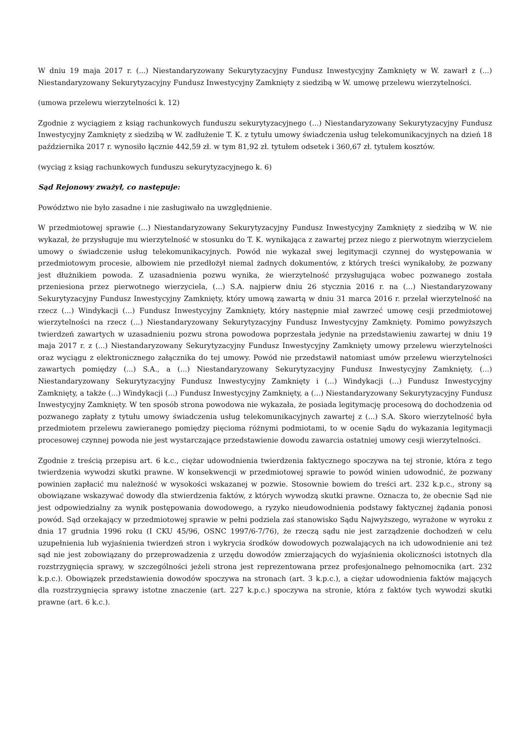W dniu 19 maja 2017 r. (...) Niestandaryzowany Sekurytyzacyjny Fundusz Inwestycyjny Zamknięty w W. zawarł z (...) Niestandaryzowany Sekurytyzacyjny Fundusz Inwestycyjny Zamknięty z siedzibą w W. umowę przelewu wierzytelności.
(umowa przelewu wierzytelności k. 12)
Zgodnie z wyciągiem z ksiąg rachunkowych funduszu sekurytyzacyjnego (...) Niestandaryzowany Sekurytyzacyjny Fundusz Inwestycyjny Zamknięty z siedzibą w W. zadłużenie T. K. z tytułu umowy świadczenia usług telekomunikacyjnych na dzień 18 października 2017 r. wynosiło łącznie 442,59 zł. w tym 81,92 zł. tytułem odsetek i 360,67 zł. tytułem kosztów.
(wyciąg z ksiąg rachunkowych funduszu sekurytyzacyjnego k. 6)
Sąd Rejonowy zważył, co następuje:
Powództwo nie było zasadne i nie zasługiwało na uwzględnienie.
W przedmiotowej sprawie (...) Niestandaryzowany Sekurytyzacyjny Fundusz Inwestycyjny Zamknięty z siedzibą w W. nie wykazał, że przysługuje mu wierzytelność w stosunku do T. K. wynikająca z zawartej przez niego z pierwotnym wierzycielem umowy o świadczenie usług telekomunikacyjnych. Powód nie wykazał swej legitymacji czynnej do występowania w przedmiotowym procesie, albowiem nie przedłożył niemal żadnych dokumentów, z których treści wynikałoby, że pozwany jest dłużnikiem powoda. Z uzasadnienia pozwu wynika, że wierzytelność przysługująca wobec pozwanego została przeniesiona przez pierwotnego wierzyciela, (...) S.A. najpierw dniu 26 stycznia 2016 r. na (...) Niestandaryzowany Sekurytyzacyjny Fundusz Inwestycyjny Zamknięty, który umową zawartą w dniu 31 marca 2016 r. przelał wierzytelność na rzecz (...) Windykacji (...) Fundusz Inwestycyjny Zamknięty, który następnie miał zawrzeć umowę cesji przedmiotowej wierzytelności na rzecz (...) Niestandaryzowany Sekurytyzacyjny Fundusz Inwestycyjny Zamknięty. Pomimo powyższych twierdzeń zawartych w uzasadnieniu pozwu strona powodowa poprzestała jedynie na przedstawieniu zawartej w dniu 19 maja 2017 r. z (...) Niestandaryzowany Sekurytyzacyjny Fundusz Inwestycyjny Zamknięty umowy przelewu wierzytelności oraz wyciągu z elektronicznego załącznika do tej umowy. Powód nie przedstawił natomiast umów przelewu wierzytelności zawartych pomiędzy (...) S.A., a (...) Niestandaryzowany Sekurytyzacyjny Fundusz Inwestycyjny Zamknięty, (...) Niestandaryzowany Sekurytyzacyjny Fundusz Inwestycyjny Zamknięty i (...) Windykacji (...) Fundusz Inwestycyjny Zamknięty, a także (...) Windykacji (...) Fundusz Inwestycyjny Zamknięty, a (...) Niestandaryzowany Sekurytyzacyjny Fundusz Inwestycyjny Zamknięty. W ten sposób strona powodowa nie wykazała, że posiada legitymację procesową do dochodzenia od pozwanego zapłaty z tytułu umowy świadczenia usług telekomunikacyjnych zawartej z (...) S.A. Skoro wierzytelność była przedmiotem przelewu zawieranego pomiędzy pięcioma różnymi podmiotami, to w ocenie Sądu do wykazania legitymacji procesowej czynnej powoda nie jest wystarczające przedstawienie dowodu zawarcia ostatniej umowy cesji wierzytelności.
Zgodnie z treścią przepisu art. 6 k.c., ciężar udowodnienia twierdzenia faktycznego spoczywa na tej stronie, która z tego twierdzenia wywodzi skutki prawne. W konsekwencji w przedmiotowej sprawie to powód winien udowodnić, że pozwany powinien zapłacić mu należność w wysokości wskazanej w pozwie. Stosownie bowiem do treści art. 232 k.p.c., strony są obowiązane wskazywać dowody dla stwierdzenia faktów, z których wywodzą skutki prawne. Oznacza to, że obecnie Sąd nie jest odpowiedzialny za wynik postępowania dowodowego, a ryzyko nieudowodnienia podstawy faktycznej żądania ponosi powód. Sąd orzekający w przedmiotowej sprawie w pełni podziela zaś stanowisko Sądu Najwyższego, wyrażone w wyroku z dnia 17 grudnia 1996 roku (I CKU 45/96, OSNC 1997/6-7/76), że rzeczą sądu nie jest zarządzenie dochodzeń w celu uzupełnienia lub wyjaśnienia twierdzeń stron i wykrycia środków dowodowych pozwalających na ich udowodnienie ani też sąd nie jest zobowiązany do przeprowadzenia z urzędu dowodów zmierzających do wyjaśnienia okoliczności istotnych dla rozstrzygnięcia sprawy, w szczególności jeżeli strona jest reprezentowana przez profesjonalnego pełnomocnika (art. 232 k.p.c.). Obowiązek przedstawienia dowodów spoczywa na stronach (art. 3 k.p.c.), a ciężar udowodnienia faktów mających dla rozstrzygnięcia sprawy istotne znaczenie (art. 227 k.p.c.) spoczywa na stronie, która z faktów tych wywodzi skutki prawne (art. 6 k.c.).